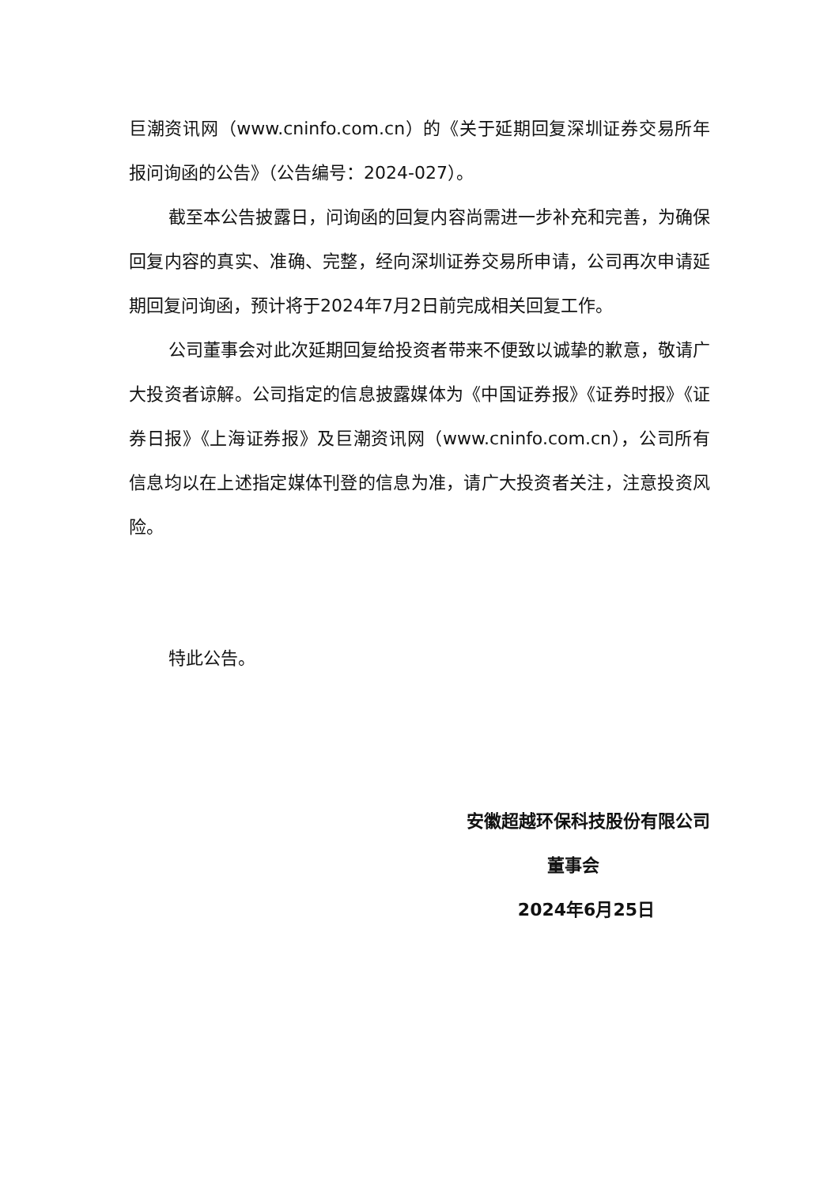巨潮资讯网（www.cninfo.com.cn）的《关于延期回复深圳证券交易所年报问询函的公告》（公告编号：2024-027）。
截至本公告披露日，问询函的回复内容尚需进一步补充和完善，为确保回复内容的真实、准确、完整，经向深圳证券交易所申请，公司再次申请延期回复问询函，预计将于2024年7月2日前完成相关回复工作。
公司董事会对此次延期回复给投资者带来不便致以诚挚的歉意，敬请广大投资者谅解。公司指定的信息披露媒体为《中国证券报》《证券时报》《证券日报》《上海证券报》及巨潮资讯网（www.cninfo.com.cn），公司所有信息均以在上述指定媒体刊登的信息为准，请广大投资者关注，注意投资风险。
特此公告。
安徽超越环保科技股份有限公司
董事会
2024年6月25日